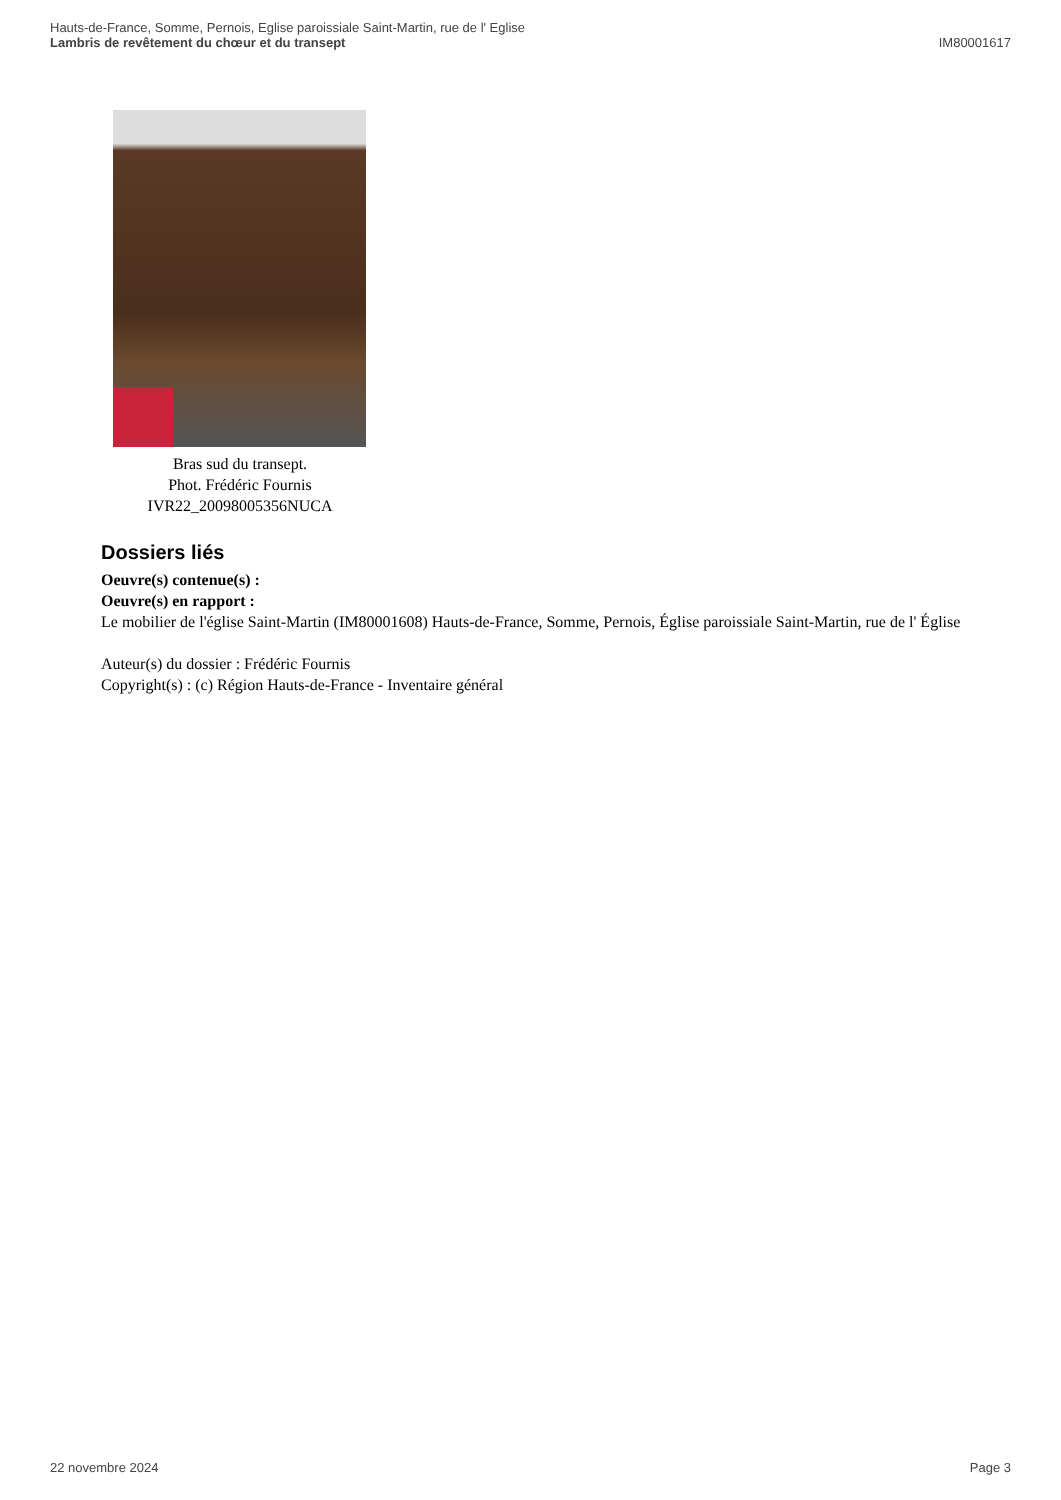Hauts-de-France, Somme, Pernois, Eglise paroissiale Saint-Martin, rue de l' Eglise
Lambris de revêtement du chœur et du transept IM80001617
Bras sud du transept.
Phot. Frédéric Fournis
IVR22_20098005356NUCA
Dossiers liés
Oeuvre(s) contenue(s) :
Oeuvre(s) en rapport :
Le mobilier de l'église Saint-Martin (IM80001608) Hauts-de-France, Somme, Pernois, Église paroissiale Saint-Martin, rue de l' Église
Auteur(s) du dossier : Frédéric Fournis
Copyright(s) : (c) Région Hauts-de-France - Inventaire général
22 novembre 2024 Page 3